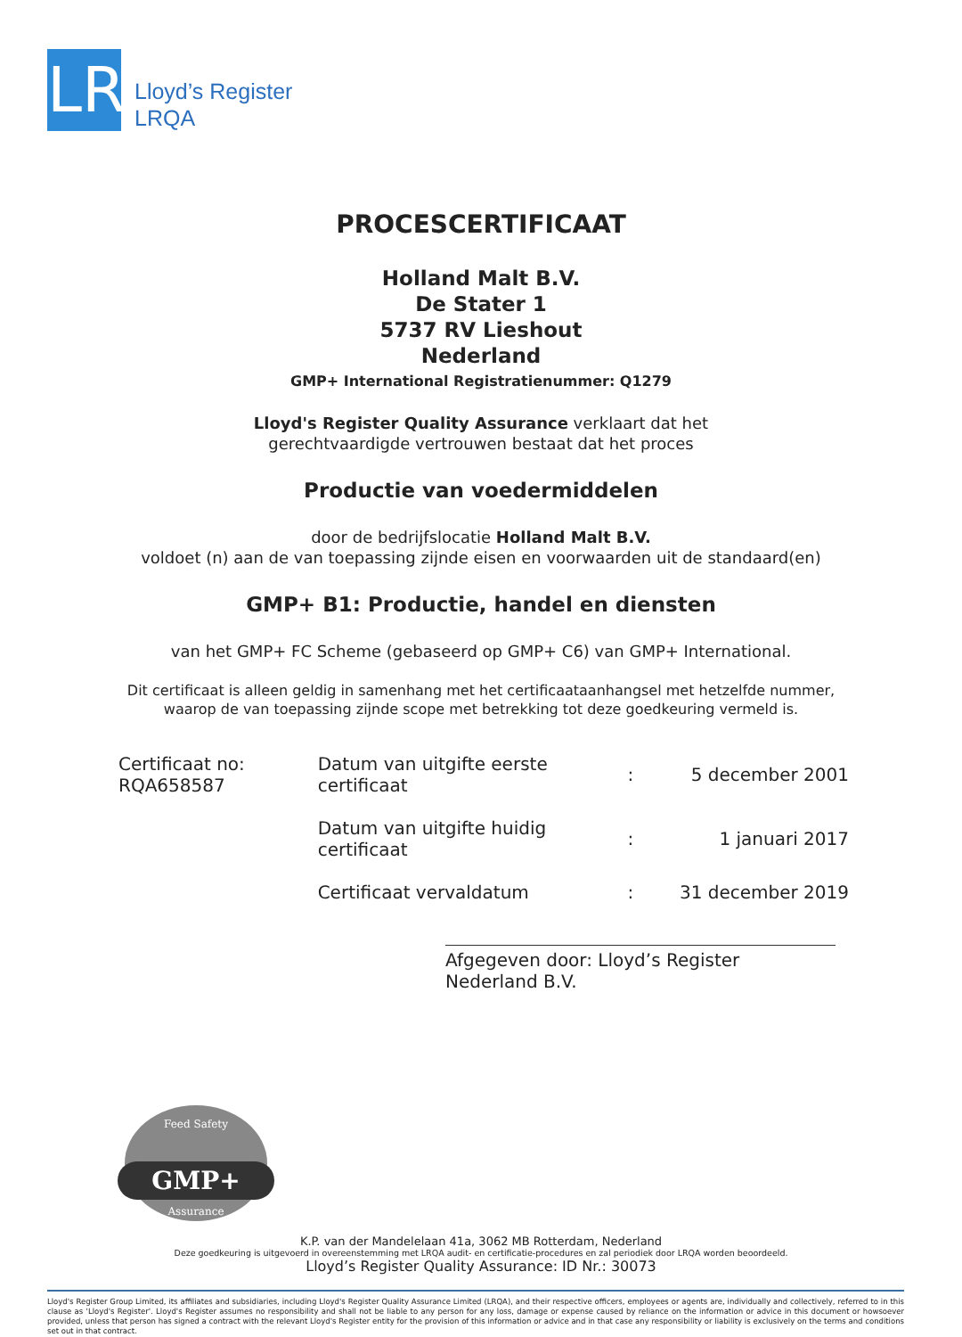LR
Lloyd’s Register
LRQA
PROCESCERTIFICAAT
Holland Malt B.V.
De Stater 1
5737 RV Lieshout
Nederland
GMP+ International Registratienummer: Q1279
Lloyd's Register Quality Assurance verklaart dat het
gerechtvaardigde vertrouwen bestaat dat het proces
Productie van voedermiddelen
door de bedrijfslocatie Holland Malt B.V.
voldoet (n) aan de van toepassing zijnde eisen en voorwaarden uit de standaard(en)
GMP+ B1: Productie, handel en diensten
van het GMP+ FC Scheme (gebaseerd op GMP+ C6) van GMP+ International.
Dit certificaat is alleen geldig in samenhang met het certificaataanhangsel met hetzelfde nummer,
waarop de van toepassing zijnde scope met betrekking tot deze goedkeuring vermeld is.
Certificaat no:
RQA658587
| Datum van uitgifte eerste certificaat | : | 5 december 2001 |
| Datum van uitgifte huidig certificaat | : | 1 januari 2017 |
| Certificaat vervaldatum | : | 31 december 2019 |
Afgegeven door: Lloyd’s Register Nederland B.V.
Feed Safety
GMP+
Assurance
K.P. van der Mandelelaan 41a, 3062 MB Rotterdam, Nederland
Deze goedkeuring is uitgevoerd in overeenstemming met LRQA audit- en certificatie-procedures en zal periodiek door LRQA worden beoordeeld.
Lloyd’s Register Quality Assurance: ID Nr.: 30073
Lloyd's Register Group Limited, its affiliates and subsidiaries, including Lloyd's Register Quality Assurance Limited (LRQA), and their respective officers, employees or agents are, individually and collectively, referred to in this clause as 'Lloyd's Register'. Lloyd's Register assumes no responsibility and shall not be liable to any person for any loss, damage or expense caused by reliance on the information or advice in this document or howsoever provided, unless that person has signed a contract with the relevant Lloyd's Register entity for the provision of this information or advice and in that case any responsibility or liability is exclusively on the terms and conditions set out in that contract.